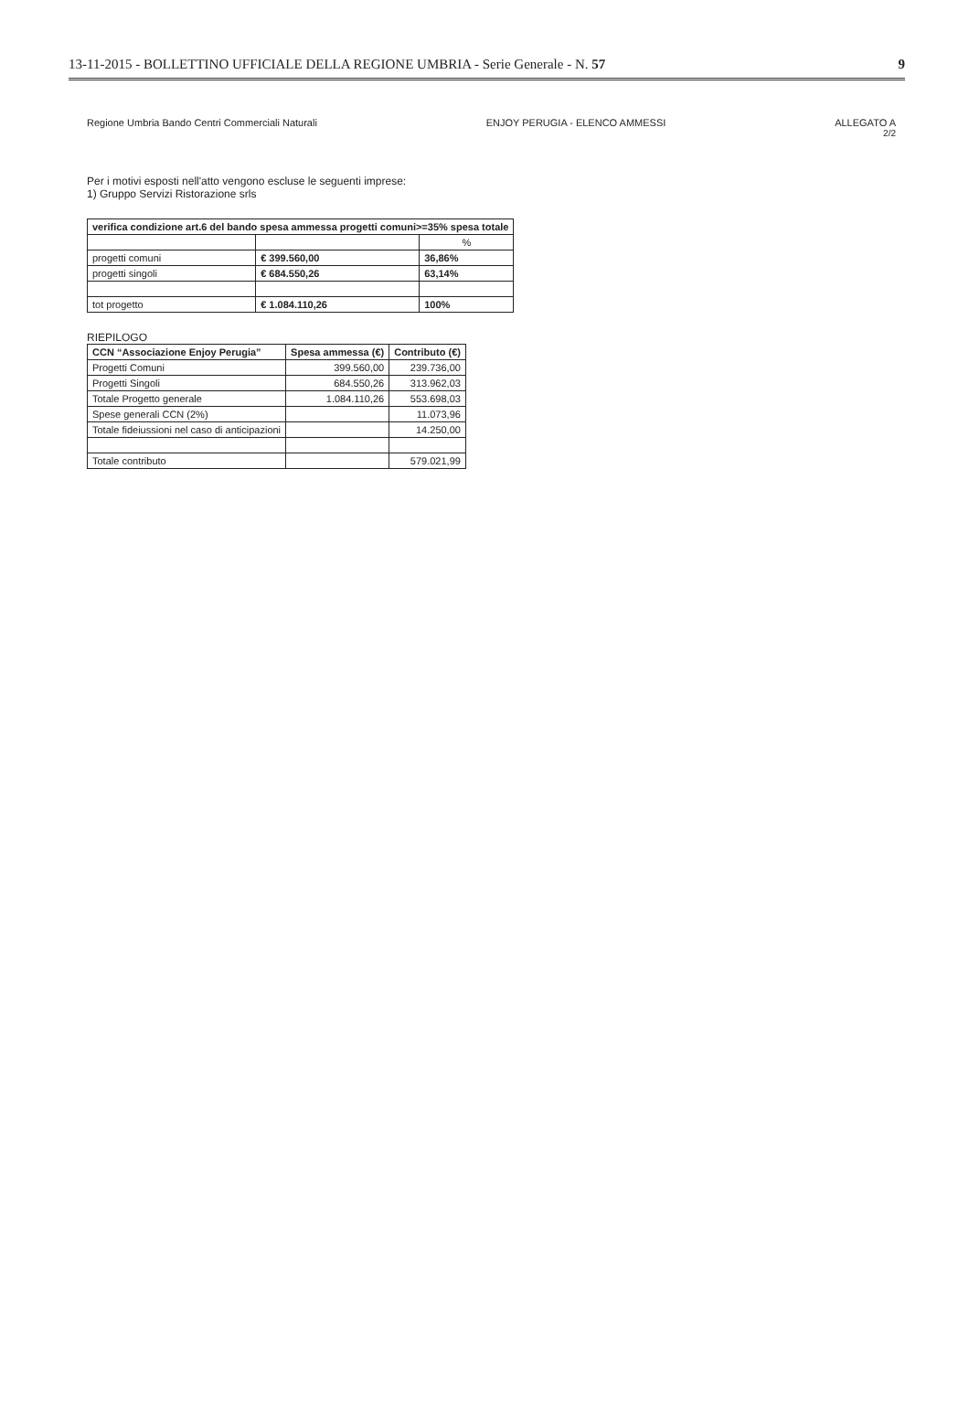13-11-2015 - BOLLETTINO UFFICIALE DELLA REGIONE UMBRIA - Serie Generale - N. 57 9
Regione Umbria Bando Centri Commerciali Naturali ENJOY PERUGIA - ELENCO AMMESSI ALLEGATO A
2/2
Per i motivi esposti nell'atto vengono escluse le seguenti imprese:
1) Gruppo Servizi Ristorazione srls
| verifica condizione art.6 del bando spesa ammessa progetti comuni>=35% spesa totale | | |
| --- | --- | --- |
| | | % |
| progetti comuni | € 399.560,00 | 36,86% |
| progetti singoli | € 684.550,26 | 63,14% |
| tot progetto | € 1.084.110,26 | 100% |
RIEPILOGO
| CCN “Associazione Enjoy Perugia” | Spesa ammessa (€) | Contributo (€) |
| --- | --- | --- |
| Progetti Comuni | 399.560,00 | 239.736,00 |
| Progetti Singoli | 684.550,26 | 313.962,03 |
| Totale Progetto generale | 1.084.110,26 | 553.698,03 |
| Spese generali CCN (2%) | | 11.073,96 |
| Totale fideiussioni nel caso di anticipazioni | | 14.250,00 |
| Totale contributo | | 579.021,99 |